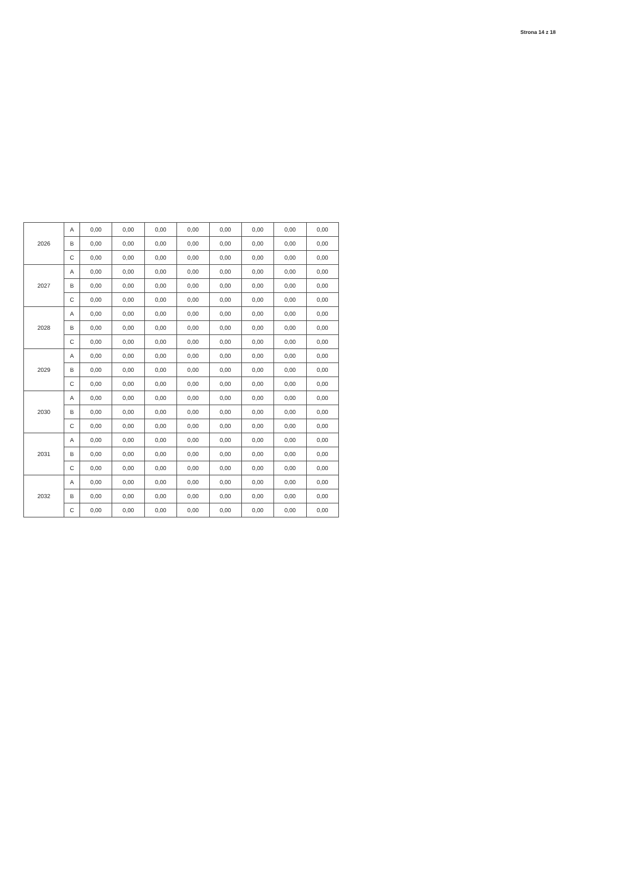Strona 14 z 18
| 2026 | A | 0,00 | 0,00 | 0,00 | 0,00 | 0,00 | 0,00 | 0,00 | 0,00 |
| | B | 0,00 | 0,00 | 0,00 | 0,00 | 0,00 | 0,00 | 0,00 | 0,00 |
| | C | 0,00 | 0,00 | 0,00 | 0,00 | 0,00 | 0,00 | 0,00 | 0,00 |
| 2027 | A | 0,00 | 0,00 | 0,00 | 0,00 | 0,00 | 0,00 | 0,00 | 0,00 |
| | B | 0,00 | 0,00 | 0,00 | 0,00 | 0,00 | 0,00 | 0,00 | 0,00 |
| | C | 0,00 | 0,00 | 0,00 | 0,00 | 0,00 | 0,00 | 0,00 | 0,00 |
| 2028 | A | 0,00 | 0,00 | 0,00 | 0,00 | 0,00 | 0,00 | 0,00 | 0,00 |
| | B | 0,00 | 0,00 | 0,00 | 0,00 | 0,00 | 0,00 | 0,00 | 0,00 |
| | C | 0,00 | 0,00 | 0,00 | 0,00 | 0,00 | 0,00 | 0,00 | 0,00 |
| 2029 | A | 0,00 | 0,00 | 0,00 | 0,00 | 0,00 | 0,00 | 0,00 | 0,00 |
| | B | 0,00 | 0,00 | 0,00 | 0,00 | 0,00 | 0,00 | 0,00 | 0,00 |
| | C | 0,00 | 0,00 | 0,00 | 0,00 | 0,00 | 0,00 | 0,00 | 0,00 |
| 2030 | A | 0,00 | 0,00 | 0,00 | 0,00 | 0,00 | 0,00 | 0,00 | 0,00 |
| | B | 0,00 | 0,00 | 0,00 | 0,00 | 0,00 | 0,00 | 0,00 | 0,00 |
| | C | 0,00 | 0,00 | 0,00 | 0,00 | 0,00 | 0,00 | 0,00 | 0,00 |
| 2031 | A | 0,00 | 0,00 | 0,00 | 0,00 | 0,00 | 0,00 | 0,00 | 0,00 |
| | B | 0,00 | 0,00 | 0,00 | 0,00 | 0,00 | 0,00 | 0,00 | 0,00 |
| | C | 0,00 | 0,00 | 0,00 | 0,00 | 0,00 | 0,00 | 0,00 | 0,00 |
| 2032 | A | 0,00 | 0,00 | 0,00 | 0,00 | 0,00 | 0,00 | 0,00 | 0,00 |
| | B | 0,00 | 0,00 | 0,00 | 0,00 | 0,00 | 0,00 | 0,00 | 0,00 |
| | C | 0,00 | 0,00 | 0,00 | 0,00 | 0,00 | 0,00 | 0,00 | 0,00 |